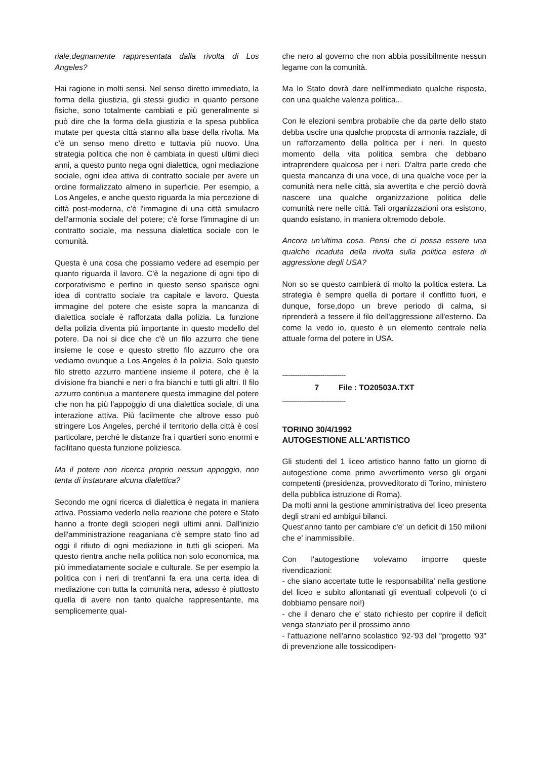riale,degnamente rappresentata dalla rivolta di Los Angeles?
Hai ragione in molti sensi. Nel senso diretto immediato, la forma della giustizia, gli stessi giudici in quanto persone fisiche, sono totalmente cambiati e più generalmente si può dire che la forma della giustizia e la spesa pubblica mutate per questa città stanno alla base della rivolta. Ma c'è un senso meno diretto e tuttavia più nuovo. Una strategia politica che non è cambiata in questi ultimi dieci anni, a questo punto nega ogni dialettica, ogni mediazione sociale, ogni idea attiva di contratto sociale per avere un ordine formalizzato almeno in superficie. Per esempio, a Los Angeles, e anche questo riguarda la mia percezione di città post-moderna, c'è l'immagine di una città simulacro dell'armonia sociale del potere; c'è forse l'immagine di un contratto sociale, ma nessuna dialettica sociale con le comunità.
Questa è una cosa che possiamo vedere ad esempio per quanto riguarda il lavoro. C'è la negazione di ogni tipo di corporativismo e perfino in questo senso sparisce ogni idea di contratto sociale tra capitale e lavoro. Questa immagine del potere che esiste sopra la mancanza di dialettica sociale è rafforzata dalla polizia. La funzione della polizia diventa più importante in questo modello del potere. Da noi si dice che c'è un filo azzurro che tiene insieme le cose e questo stretto filo azzurro che ora vediamo ovunque a Los Angeles è la polizia. Solo questo filo stretto azzurro mantiene insieme il potere, che è la divisione fra bianchi e neri o fra bianchi e tutti gli altri. Il filo azzurro continua a mantenere questa immagine del potere che non ha più l'appoggio di una dialettica sociale, di una interazione attiva. Più facilmente che altrove esso può stringere Los Angeles, perché il territorio della città è così particolare, perché le distanze fra i quartieri sono enormi e facilitano questa funzione poliziesca.
Ma il potere non ricerca proprio nessun appoggio, non tenta di instaurare alcuna dialettica?
Secondo me ogni ricerca di dialettica è negata in maniera attiva. Possiamo vederlo nella reazione che potere e Stato hanno a fronte degli scioperi negli ultimi anni. Dall'inizio dell'amministrazione reaganiana c'è sempre stato fino ad oggi il rifiuto di ogni mediazione in tutti gli scioperi. Ma questo rientra anche nella politica non solo economica, ma più immediatamente sociale e culturale. Se per esempio la politica con i neri di trent'anni fa era una certa idea di mediazione con tutta la comunità nera, adesso è piuttosto quella di avere non tanto qualche rappresentante, ma semplicemente qual-
che nero al governo che non abbia possibilmente nessun legame con la comunità.
Ma lo Stato dovrà dare nell'immediato qualche risposta, con una qualche valenza politica...
Con le elezioni sembra probabile che da parte dello stato debba uscire una qualche proposta di armonia razziale, di un rafforzamento della politica per i neri. In questo momento della vita politica sembra che debbano intraprendere qualcosa per i neri. D'altra parte credo che questa mancanza di una voce, di una qualche voce per la comunità nera nelle città, sia avvertita e che perciò dovrà nascere una qualche organizzazione politica delle comunità nere nelle città. Tali organizzazioni ora esistono, quando esistano, in maniera oltremodo debole.
Ancora un'ultima cosa. Pensi che ci possa essere una qualche ricaduta della rivolta sulla politica estera di aggressione degli USA?
Non so se questo cambierà di molto la politica estera. La strategia è sempre quella di portare il conflitto fuori, e dunque, forse,dopo un breve periodo di calma, si riprenderà a tessere il filo dell'aggressione all'esterno. Da come la vedo io, questo è un elemento centrale nella attuale forma del potere in USA.
------------------------------
7 File : TO20503A.TXT
------------------------------
TORINO 30/4/1992
AUTOGESTIONE ALL'ARTISTICO
Gli studenti del 1 liceo artistico hanno fatto un giorno di autogestione come primo avvertimento verso gli organi competenti (presidenza, provveditorato di Torino, ministero della pubblica istruzione di Roma).
Da molti anni la gestione amministrativa del liceo presenta degli strani ed ambigui bilanci.
Quest'anno tanto per cambiare c'e' un deficit di 150 milioni che e' inammissibile.
Con l'autogestione volevamo imporre queste rivendicazioni:
- che siano accertate tutte le responsabilita' nella gestione del liceo e subito allontanati gli eventuali colpevoli (o ci dobbiamo pensare noi!)
- che il denaro che e' stato richiesto per coprire il deficit venga stanziato per il prossimo anno
- l'attuazione nell'anno scolastico '92-'93 del "progetto '93" di prevenzione alle tossicodipen-